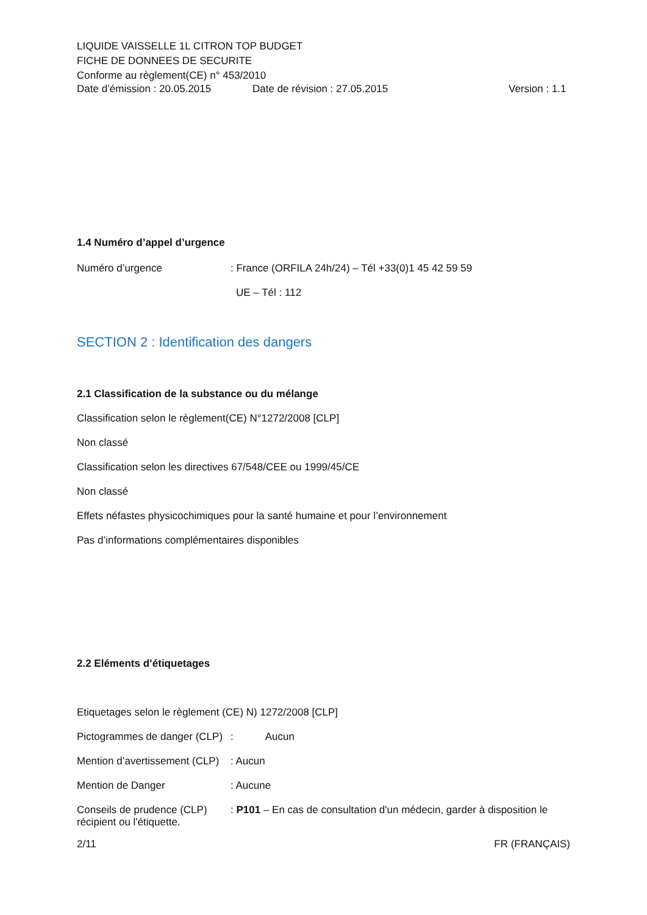LIQUIDE VAISSELLE 1L CITRON TOP BUDGET
FICHE DE DONNEES DE SECURITE
Conforme au règlement(CE) n° 453/2010
Date d’émission : 20.05.2015 Date de révision : 27.05.2015 Version : 1.1
1.4 Numéro d’appel d’urgence
Numéro d’urgence: France (ORFILA 24h/24) – Tél +33(0)1 45 42 59 59
UE – Tél : 112
SECTION 2 : Identification des dangers
2.1 Classification de la substance ou du mélange
Classification selon le règlement(CE) N°1272/2008 [CLP]
Non classé
Classification selon les directives 67/548/CEE ou 1999/45/CE
Non classé
Effets néfastes physicochimiques pour la santé humaine et pour l’environnement
Pas d’informations complémentaires disponibles
2.2 Eléments d’étiquetages
Etiquetages selon le règlement (CE) N) 1272/2008 [CLP]
Pictogrammes de danger (CLP): Aucun
Mention d’avertissement (CLP): Aucun
Mention de Danger: Aucune
Conseils de prudence (CLP): P101 – En cas de consultation d'un médecin, garder à disposition le
récipient ou l'étiquette.
2/11 FR (FRANÇAIS)